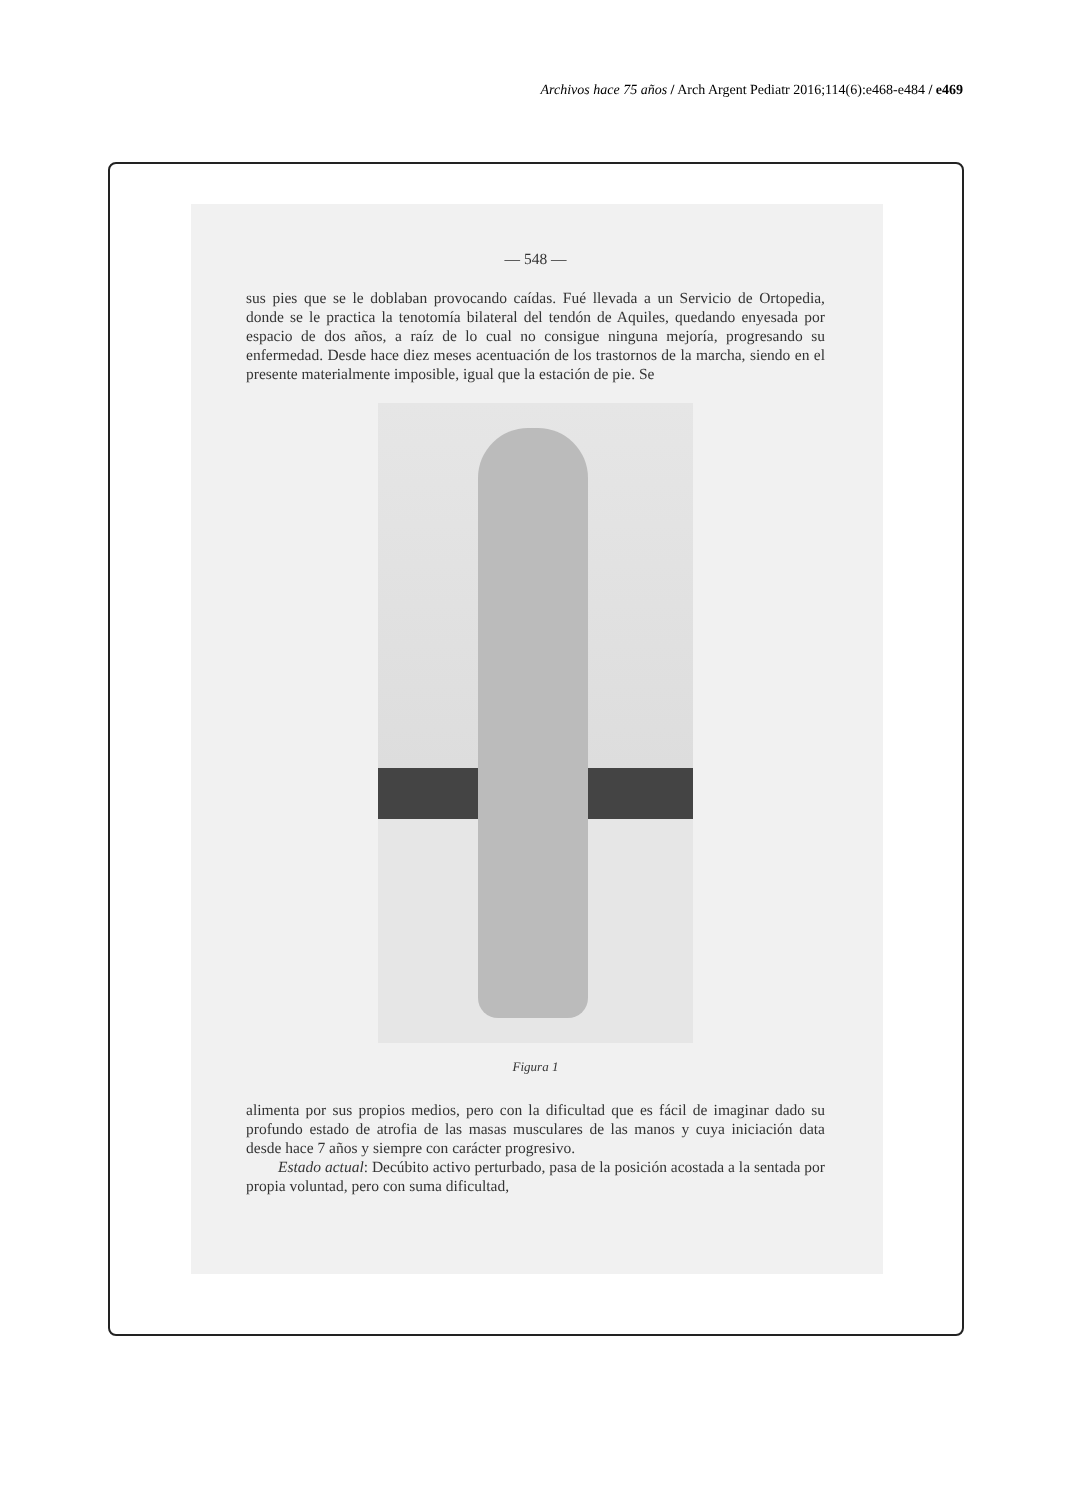Archivos hace 75 años / Arch Argent Pediatr 2016;114(6):e468-e484 / e469
— 548 —
sus pies que se le doblaban provocando caídas. Fué llevada a un Servicio de Ortopedia, donde se le practica la tenotomía bilateral del tendón de Aquiles, quedando enyesada por espacio de dos años, a raíz de lo cual no consigue ninguna mejoría, progresando su enfermedad. Desde hace diez meses acentuación de los trastornos de la marcha, siendo en el presente materialmente imposible, igual que la estación de pie. Se
Figura 1
alimenta por sus propios medios, pero con la dificultad que es fácil de imaginar dado su profundo estado de atrofia de las masas musculares de las manos y cuya iniciación data desde hace 7 años y siempre con carácter progresivo.
Estado actual: Decúbito activo perturbado, pasa de la posición acostada a la sentada por propia voluntad, pero con suma dificultad,